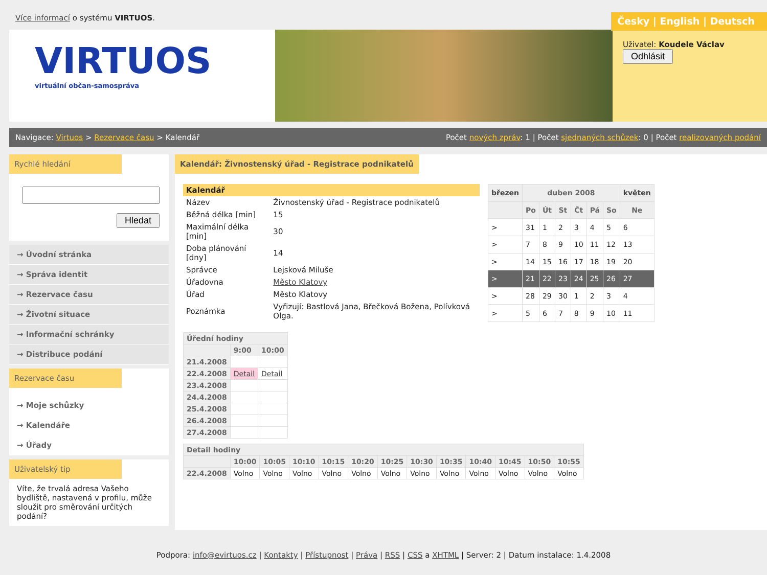Více informací o systému VIRTUOS.
Česky | English | Deutsch
VIRTUOS
virtuální občan-samospráva
Uživatel: Koudele Václav
Odhlásit
Navigace: Virtuos > Rezervace času > Kalendář Počet nových zpráv: 1 | Počet sjednaných schůzek: 0 | Počet realizovaných podání
Rychlé hledání
Hledat
→ Úvodní stránka
→ Správa identit
→ Rezervace času
→ Životní situace
→ Informační schránky
→ Distribuce podání
Rezervace času
→ Moje schůzky
→ Kalendáře
→ Úřady
Uživatelský tip
Víte, že trvalá adresa Vašeho bydliště, nastavená v profilu, může sloužit pro směrování určitých podání?
Kalendář: Živnostenský úřad - Registrace podnikatelů
| Kalendář | |
| --- | --- |
| Název | Živnostenský úřad - Registrace podnikatelů |
| Běžná délka [min] | 15 |
| Maximální délka [min] | 30 |
| Doba plánování [dny] | 14 |
| Správce | Lejsková Miluše |
| Úřadovna | Město Klatovy |
| Úřad | Město Klatovy |
| Poznámka | Vyřizují: Bastlová Jana, Břečková Božena, Polívková Olga. |
| březen | duben 2008 | | | | | | květen |
| --- | --- | --- | --- | --- | --- | --- | --- |
| | Po | Út | St | Čt | Pá | So | Ne |
| > | 31 | 1 | 2 | 3 | 4 | 5 | 6 |
| > | 7 | 8 | 9 | 10 | 11 | 12 | 13 |
| > | 14 | 15 | 16 | 17 | 18 | 19 | 20 |
| > | 21 | 22 | 23 | 24 | 25 | 26 | 27 |
| > | 28 | 29 | 30 | 1 | 2 | 3 | 4 |
| > | 5 | 6 | 7 | 8 | 9 | 10 | 11 |
| Úřední hodiny | | |
| --- | --- | --- |
| | 9:00 | 10:00 |
| 21.4.2008 | | |
| 22.4.2008 | Detail | Detail |
| 23.4.2008 | | |
| 24.4.2008 | | |
| 25.4.2008 | | |
| 26.4.2008 | | |
| 27.4.2008 | | |
| Detail hodiny | | | | | | | | | | | | |
| --- | --- | --- | --- | --- | --- | --- | --- | --- | --- | --- | --- | --- |
| | 10:00 | 10:05 | 10:10 | 10:15 | 10:20 | 10:25 | 10:30 | 10:35 | 10:40 | 10:45 | 10:50 | 10:55 |
| 22.4.2008 | Volno | Volno | Volno | Volno | Volno | Volno | Volno | Volno | Volno | Volno | Volno | Volno |
Podpora: info@evirtuos.cz | Kontakty | Přístupnost | Práva | RSS | CSS a XHTML | Server: 2 | Datum instalace: 1.4.2008